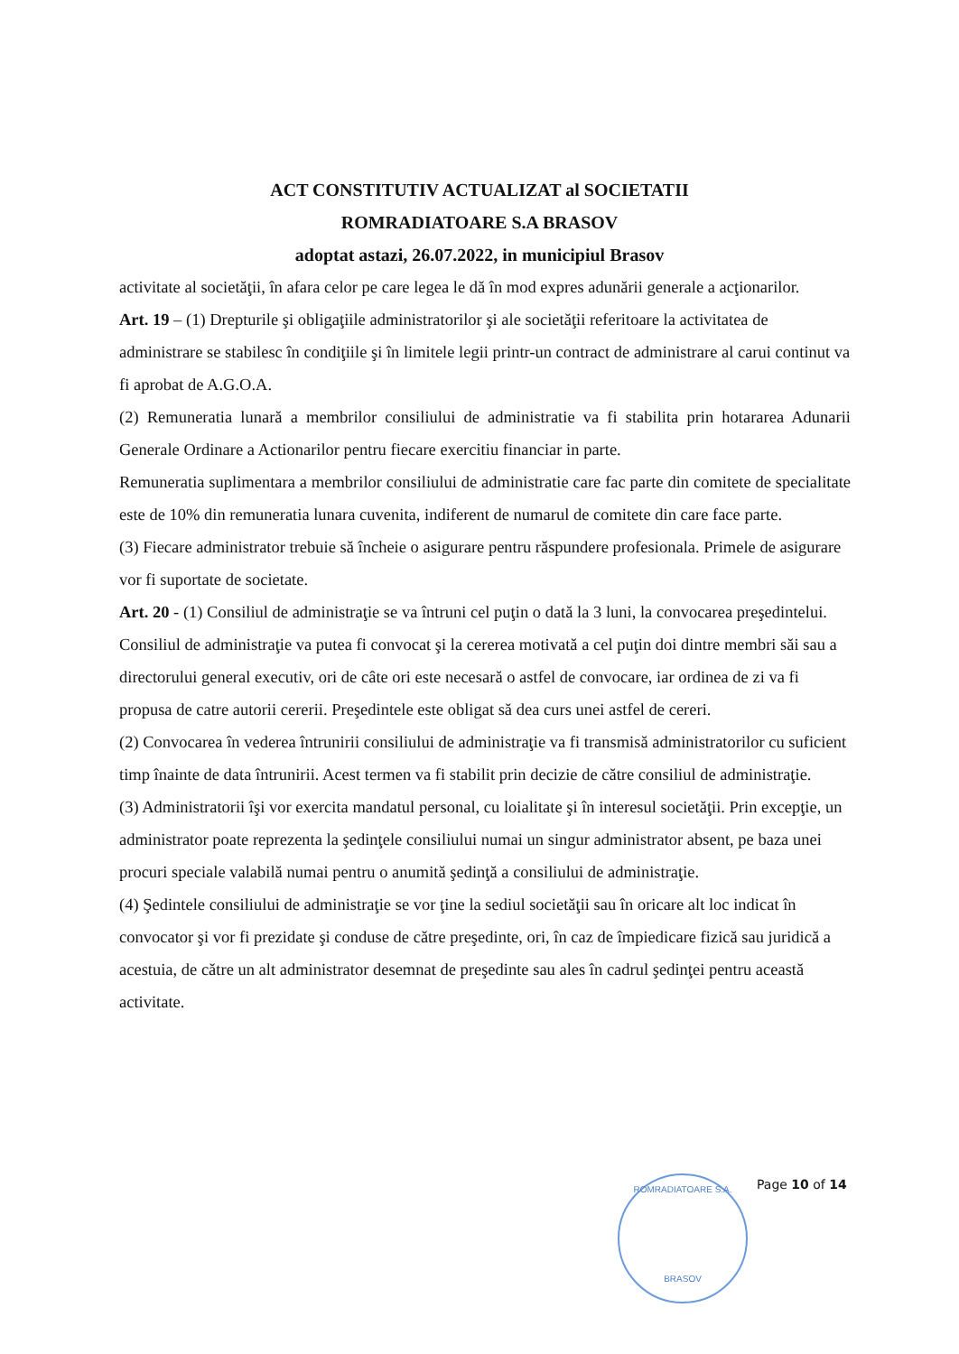ACT CONSTITUTIV ACTUALIZAT al SOCIETATII
ROMRADIATOARE S.A BRASOV
adoptat astazi, 26.07.2022, in municipiul Brasov
activitate al societăţii, în afara celor pe care legea le dă în mod expres adunării generale a acţionarilor.
Art. 19 – (1) Drepturile şi obligaţiile administratorilor şi ale societăţii referitoare la activitatea de administrare se stabilesc în condiţiile şi în limitele legii printr-un contract de administrare al carui continut va fi aprobat de A.G.O.A.
(2) Remuneratia lunară a membrilor consiliului de administratie va fi stabilita prin hotararea Adunarii Generale Ordinare a Actionarilor pentru fiecare exercitiu financiar in parte.
Remuneratia suplimentara a membrilor consiliului de administratie care fac parte din comitete de specialitate este de 10% din remuneratia lunara cuvenita, indiferent de numarul de comitete din care face parte.
(3) Fiecare administrator trebuie să încheie o asigurare pentru răspundere profesionala. Primele de asigurare vor fi suportate de societate.
Art. 20 - (1) Consiliul de administraţie se va întruni cel puţin o dată la 3 luni, la convocarea preşedintelui. Consiliul de administraţie va putea fi convocat şi la cererea motivată a cel puţin doi dintre membri săi sau a directorului general executiv, ori de câte ori este necesară o astfel de convocare, iar ordinea de zi va fi propusa de catre autorii cererii. Preşedintele este obligat să dea curs unei astfel de cereri.
(2) Convocarea în vederea întrunirii consiliului de administraţie va fi transmisă administratorilor cu suficient timp înainte de data întrunirii. Acest termen va fi stabilit prin decizie de către consiliul de administraţie.
(3) Administratorii îşi vor exercita mandatul personal, cu loialitate şi în interesul societăţii. Prin excepţie, un administrator poate reprezenta la şedinţele consiliului numai un singur administrator absent, pe baza unei procuri speciale valabilă numai pentru o anumită şedinţă a consiliului de administraţie.
(4) Şedintele consiliului de administraţie se vor ţine la sediul societăţii sau în oricare alt loc indicat în convocator şi vor fi prezidate şi conduse de către preşedinte, ori, în caz de împiedicare fizică sau juridică a acestuia, de către un alt administrator desemnat de preşedinte sau ales în cadrul şedinţei pentru această activitate.
ROMRADIATOARE S.A.
BRASOV
Page 10 of 14